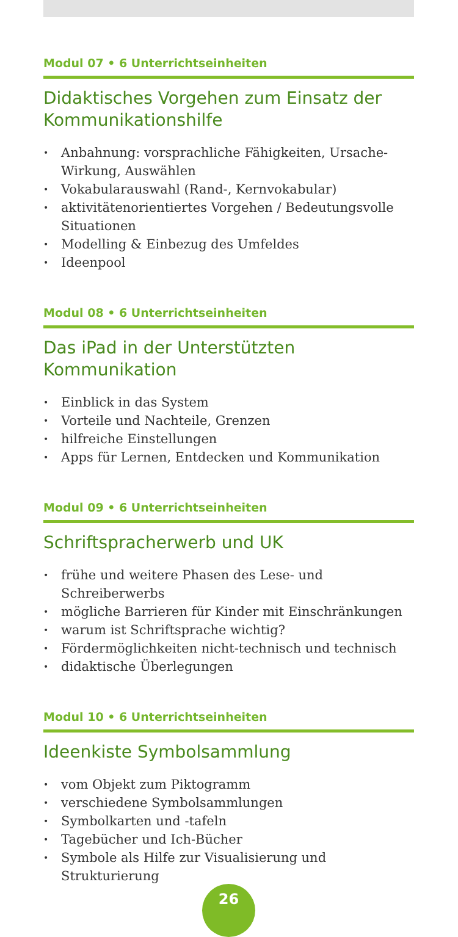Modul 07 • 6 Unterrichtseinheiten
Didaktisches Vorgehen zum Einsatz der Kommunikationshilfe
• Anbahnung: vorsprachliche Fähigkeiten, Ursache-Wirkung, Auswählen
• Vokabularauswahl (Rand-, Kernvokabular)
• aktivitätenorientiertes Vorgehen / Bedeutungsvolle Situationen
• Modelling & Einbezug des Umfeldes
• Ideenpool
Modul 08 • 6 Unterrichtseinheiten
Das iPad in der Unterstützten Kommunikation
• Einblick in das System
• Vorteile und Nachteile, Grenzen
• hilfreiche Einstellungen
• Apps für Lernen, Entdecken und Kommunikation
Modul 09 • 6 Unterrichtseinheiten
Schriftspracherwerb und UK
• frühe und weitere Phasen des Lese- und Schreiberwerbs
• mögliche Barrieren für Kinder mit Einschränkungen
• warum ist Schriftsprache wichtig?
• Fördermöglichkeiten nicht-technisch und technisch
• didaktische Überlegungen
Modul 10 • 6 Unterrichtseinheiten
Ideenkiste Symbolsammlung
• vom Objekt zum Piktogramm
• verschiedene Symbolsammlungen
• Symbolkarten und -tafeln
• Tagebücher und Ich-Bücher
• Symbole als Hilfe zur Visualisierung und Strukturierung
26